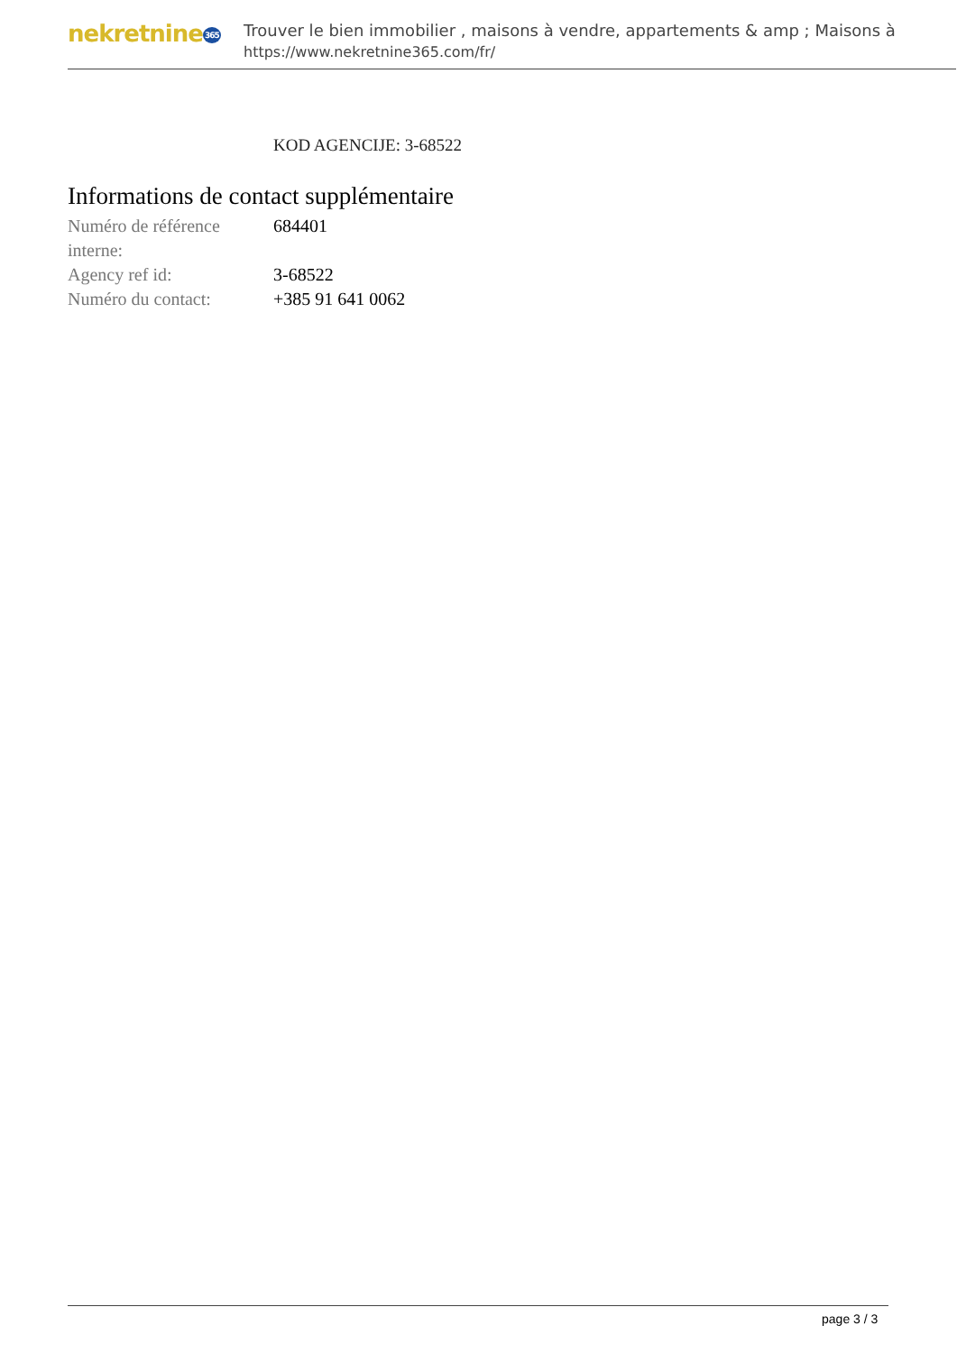nekretnine365
Trouver le bien immobilier , maisons à vendre, appartements & amp ; Maisons à
https://www.nekretnine365.com/fr/
KOD AGENCIJE: 3-68522
Informations de contact supplémentaire
| Numéro de référence interne: | 684401 |
| Agency ref id: | 3-68522 |
| Numéro du contact: | +385 91 641 0062 |
page 3 / 3